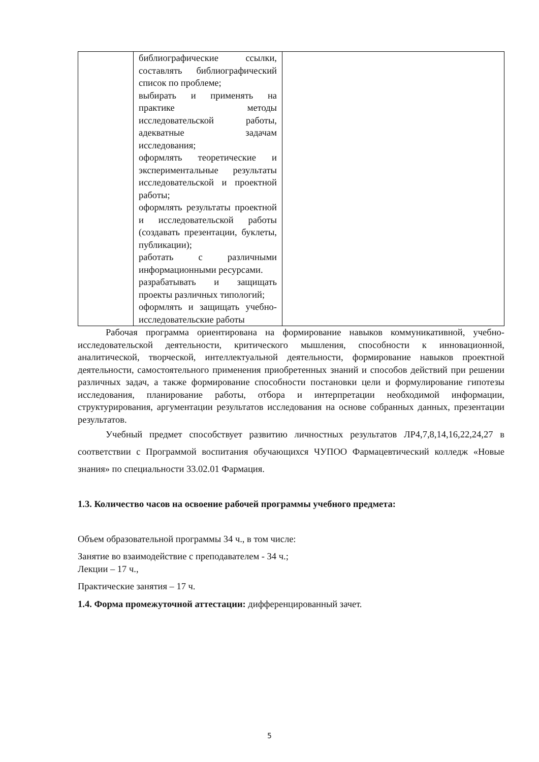| | библиографические ссылки, составлять библиографический список по проблеме; выбирать и применять на практике методы исследовательской работы, адекватные задачам исследования; оформлять теоретические и экспериментальные результаты исследовательской и проектной работы; оформлять результаты проектной и исследовательской работы (создавать презентации, буклеты, публикации); работать с различными информационными ресурсами. разрабатывать и защищать проекты различных типологий; оформлять и защищать учебно-исследовательские работы | |
Рабочая программа ориентирована на формирование навыков коммуникативной, учебно-исследовательской деятельности, критического мышления, способности к инновационной, аналитической, творческой, интеллектуальной деятельности, формирование навыков проектной деятельности, самостоятельного применения приобретенных знаний и способов действий при решении различных задач, а также формирование способности постановки цели и формулирование гипотезы исследования, планирование работы, отбора и интерпретации необходимой информации, структурирования, аргументации результатов исследования на основе собранных данных, презентации результатов.
Учебный предмет способствует развитию личностных результатов ЛР4,7,8,14,16,22,24,27 в соответствии с Программой воспитания обучающихся ЧУПОО Фармацевтический колледж «Новые знания» по специальности 33.02.01 Фармация.
1.3. Количество часов на освоение рабочей программы учебного предмета:
Объем образовательной программы 34 ч., в том числе:
Занятие во взаимодействие с преподавателем - 34 ч.;
Лекции – 17 ч.,
Практические занятия – 17 ч.
1.4. Форма промежуточной аттестации: дифференцированный зачет.
5